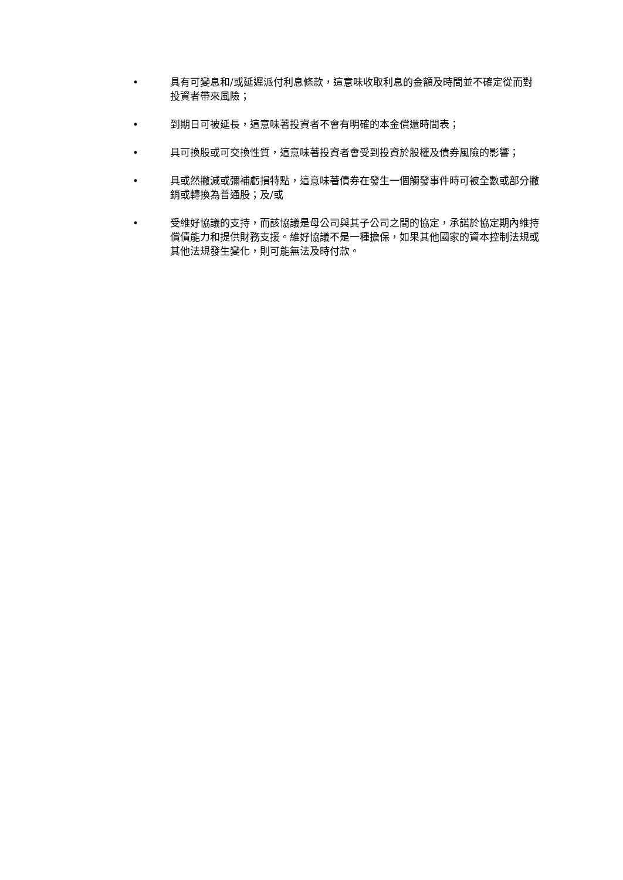• 具有可變息和/或延遲派付利息條款，這意味收取利息的金額及時間並不確定從而對投資者帶來風險；
• 到期日可被延長，這意味著投資者不會有明確的本金償還時間表；
• 具可換股或可交換性質，這意味著投資者會受到投資於股權及債券風險的影響；
• 具或然撇減或彌補虧損特點，這意味著債券在發生一個觸發事件時可被全數或部分撇銷或轉換為普通股；及/或
• 受維好協議的支持，而該協議是母公司與其子公司之間的協定，承諾於協定期內維持償債能力和提供財務支援。維好協議不是一種擔保，如果其他國家的資本控制法規或其他法規發生變化，則可能無法及時付款。